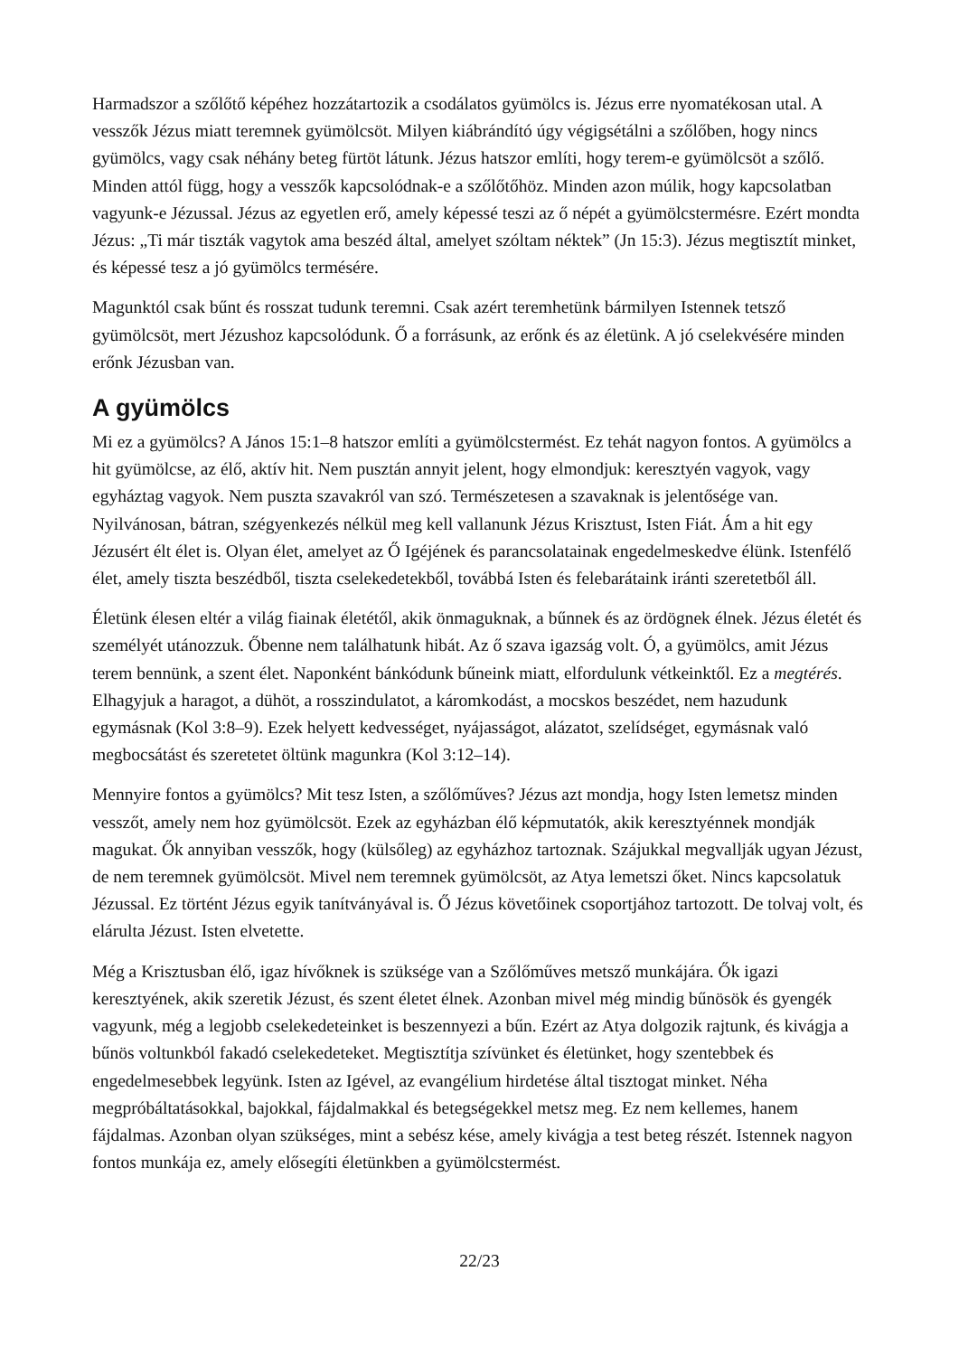Harmadszor a szőlőtő képéhez hozzátartozik a csodálatos gyümölcs is. Jézus erre nyomatékosan utal. A vesszők Jézus miatt teremnek gyümölcsöt. Milyen kiábrándító úgy végigsétálni a szőlőben, hogy nincs gyümölcs, vagy csak néhány beteg fürtöt látunk. Jézus hatszor említi, hogy terem-e gyümölcsöt a szőlő. Minden attól függ, hogy a vesszők kapcsolódnak-e a szőlőtőhöz. Minden azon múlik, hogy kapcsolatban vagyunk-e Jézussal. Jézus az egyetlen erő, amely képessé teszi az ő népét a gyümölcstermésre. Ezért mondta Jézus: „Ti már tiszták vagytok ama beszéd által, amelyet szóltam néktek” (Jn 15:3). Jézus megtisztít minket, és képessé tesz a jó gyümölcs termésére.
Magunktól csak bűnt és rosszat tudunk teremni. Csak azért teremhetünk bármilyen Istennek tetsző gyümölcsöt, mert Jézushoz kapcsolódunk. Ő a forrásunk, az erőnk és az életünk. A jó cselekvésére minden erőnk Jézusban van.
A gyümölcs
Mi ez a gyümölcs? A János 15:1–8 hatszor említi a gyümölcstermést. Ez tehát nagyon fontos. A gyümölcs a hit gyümölcse, az élő, aktív hit. Nem pusztán annyit jelent, hogy elmondjuk: keresztyén vagyok, vagy egyháztag vagyok. Nem puszta szavakról van szó. Természetesen a szavaknak is jelentősége van. Nyilvánosan, bátran, szégyenkezés nélkül meg kell vallanunk Jézus Krisztust, Isten Fiát. Ám a hit egy Jézusért élt élet is. Olyan élet, amelyet az Ő Igéjének és parancsolatainak engedelmeskedve élünk. Istenfélő élet, amely tiszta beszédből, tiszta cselekedetekből, továbbá Isten és felebarátaink iránti szeretetből áll.
Életünk élesen eltér a világ fiainak életétől, akik önmaguknak, a bűnnek és az ördögnek élnek. Jézus életét és személyét utánozzuk. Őbenne nem találhatunk hibát. Az ő szava igazság volt. Ó, a gyümölcs, amit Jézus terem bennünk, a szent élet. Naponként bánkódunk bűneink miatt, elfordulunk vétkeinktől. Ez a megtérés. Elhagyjuk a haragot, a dühöt, a rosszindulatot, a káromkodást, a mocskos beszédet, nem hazudunk egymásnak (Kol 3:8–9). Ezek helyett kedvességet, nyájasságot, alázatot, szelídséget, egymásnak való megbocsátást és szeretetet öltünk magunkra (Kol 3:12–14).
Mennyire fontos a gyümölcs? Mit tesz Isten, a szőlőműves? Jézus azt mondja, hogy Isten lemetsz minden vesszőt, amely nem hoz gyümölcsöt. Ezek az egyházban élő képmutatók, akik keresztyénnek mondják magukat. Ők annyiban vesszők, hogy (külsőleg) az egyházhoz tartoznak. Szájukkal megvallják ugyan Jézust, de nem teremnek gyümölcsöt. Mivel nem teremnek gyümölcsöt, az Atya lemetszi őket. Nincs kapcsolatuk Jézussal. Ez történt Jézus egyik tanítványával is. Ő Jézus követőinek csoportjához tartozott. De tolvaj volt, és elárulta Jézust. Isten elvetette.
Még a Krisztusban élő, igaz hívőknek is szüksége van a Szőlőműves metsző munkájára. Ők igazi keresztyének, akik szeretik Jézust, és szent életet élnek. Azonban mivel még mindig bűnösök és gyengék vagyunk, még a legjobb cselekedeteinket is beszennyezi a bűn. Ezért az Atya dolgozik rajtunk, és kivágja a bűnös voltunkból fakadó cselekedeteket. Megtisztítja szívünket és életünket, hogy szentebbek és engedelmesebbek legyünk. Isten az Igével, az evangélium hirdetése által tisztogat minket. Néha megpróbáltatásokkal, bajokkal, fájdalmakkal és betegségekkel metsz meg. Ez nem kellemes, hanem fájdalmas. Azonban olyan szükséges, mint a sebész kése, amely kivágja a test beteg részét. Istennek nagyon fontos munkája ez, amely elősegíti életünkben a gyümölcstermést.
22/23